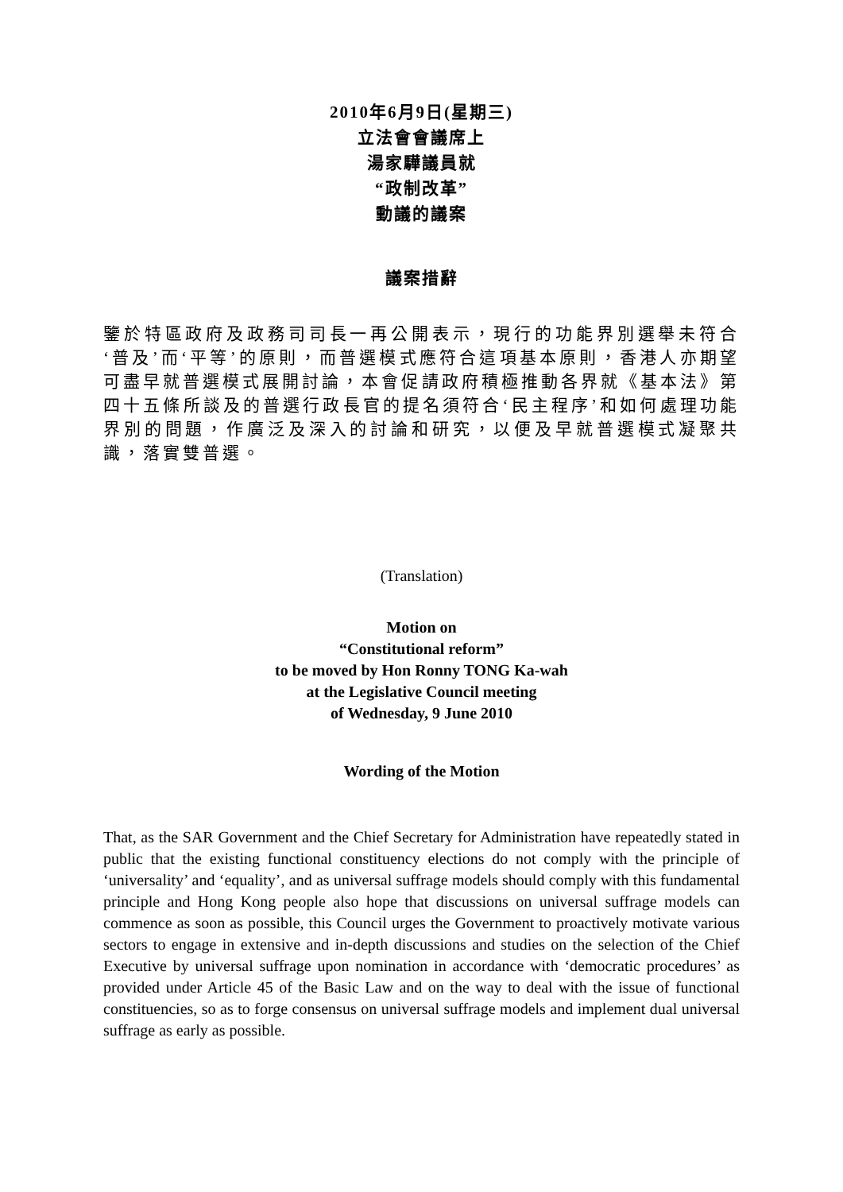2010年6月9日(星期三)
立法會會議席上
湯家驊議員就
“政制改革”
動議的議案
議案措辭
鑒於特區政府及政務司司長一再公開表示，現行的功能界別選舉未符合‘普及’而‘平等’的原則，而普選模式應符合這項基本原則，香港人亦期望可盡早就普選模式展開討論，本會促請政府積極推動各界就《基本法》第四十五條所談及的普選行政長官的提名須符合‘民主程序’和如何處理功能界別的問題，作廣泛及深入的討論和研究，以便及早就普選模式凝聚共識，落實雙普選。
(Translation)
Motion on
“Constitutional reform”
to be moved by Hon Ronny TONG Ka-wah
at the Legislative Council meeting
of Wednesday, 9 June 2010
Wording of the Motion
That, as the SAR Government and the Chief Secretary for Administration have repeatedly stated in public that the existing functional constituency elections do not comply with the principle of ‘universality’ and ‘equality’, and as universal suffrage models should comply with this fundamental principle and Hong Kong people also hope that discussions on universal suffrage models can commence as soon as possible, this Council urges the Government to proactively motivate various sectors to engage in extensive and in-depth discussions and studies on the selection of the Chief Executive by universal suffrage upon nomination in accordance with ‘democratic procedures’ as provided under Article 45 of the Basic Law and on the way to deal with the issue of functional constituencies, so as to forge consensus on universal suffrage models and implement dual universal suffrage as early as possible.